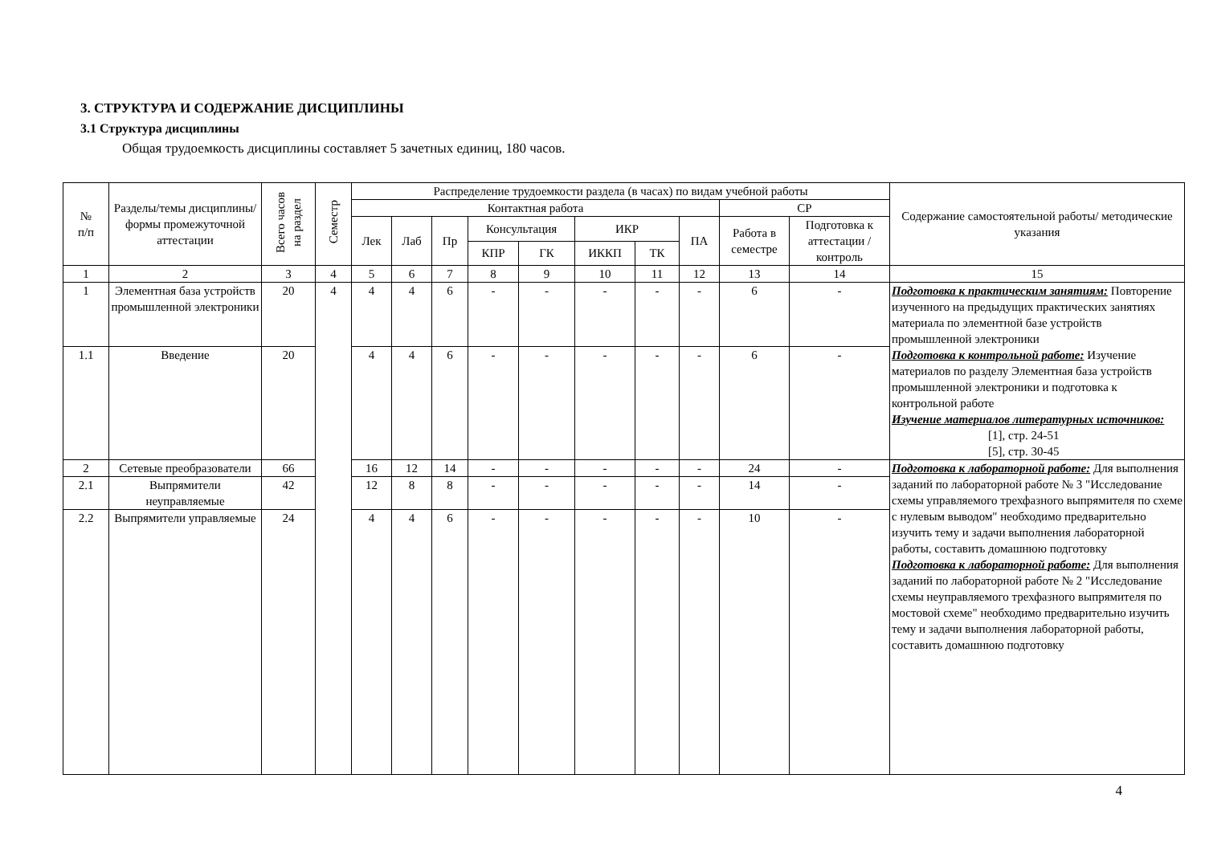3. СТРУКТУРА И СОДЕРЖАНИЕ ДИСЦИПЛИНЫ
3.1 Структура дисциплины
Общая трудоемкость дисциплины составляет 5 зачетных единиц, 180 часов.
| № п/п | Разделы/темы дисциплины/формы промежуточной аттестации | Всего часов на раздел | Семестр | Распределение трудоемкости раздела (в часах) по видам учебной работы | | | | | | | | | | Содержание самостоятельной работы/ методические указания |
| --- | --- | --- | --- | --- | --- | --- | --- | --- | --- | --- | --- | --- | --- | --- |
| | | | | Контактная работа | | | | | | | | СР | | |
| | | | | Лек | Лаб | Пр | Консультация | | ИКР | | ПА | Работа в семестре | Подготовка к аттестации /контроль | |
| | | | | | | | КПР | ГК | ИККП | ТК | | | | |
| 1 | 2 | 3 | 4 | 5 | 6 | 7 | 8 | 9 | 10 | 11 | 12 | 13 | 14 | 15 |
| 1 | Элементная база устройств промышленной электроники | 20 | 4 | 4 | 4 | 6 | - | - | - | - | - | 6 | - | Подготовка к практическим занятиям: Повторение изученного на предыдущих практических занятиях материала по элементной базе устройств промышленной электроники Подготовка к контрольной работе: Изучение материалов по разделу Элементная база устройств промышленной электроники и подготовка к контрольной работе Изучение материалов литературных источников: [1], стр. 24-51 [5], стр. 30-45 |
| 1.1 | Введение | 20 | | 4 | 4 | 6 | - | - | - | - | - | 6 | - | |
| 2 | Сетевые преобразователи | 66 | | 16 | 12 | 14 | - | - | - | - | - | 24 | - | Подготовка к лабораторной работе: Для выполнения заданий по лабораторной работе № 3 "Исследование схемы управляемого трехфазного выпрямителя по схеме с нулевым выводом" необходимо предварительно изучить тему и задачи выполнения лабораторной работы, составить домашнюю подготовку Подготовка к лабораторной работе: Для выполнения заданий по лабораторной работе № 2 "Исследование схемы неуправляемого трехфазного выпрямителя по мостовой схеме" необходимо предварительно изучить тему и задачи выполнения лабораторной работы, составить домашнюю подготовку |
| 2.1 | Выпрямители неуправляемые | 42 | | 12 | 8 | 8 | - | - | - | - | - | 14 | - | |
| 2.2 | Выпрямители управляемые | 24 | | 4 | 4 | 6 | - | - | - | - | - | 10 | - | |
4